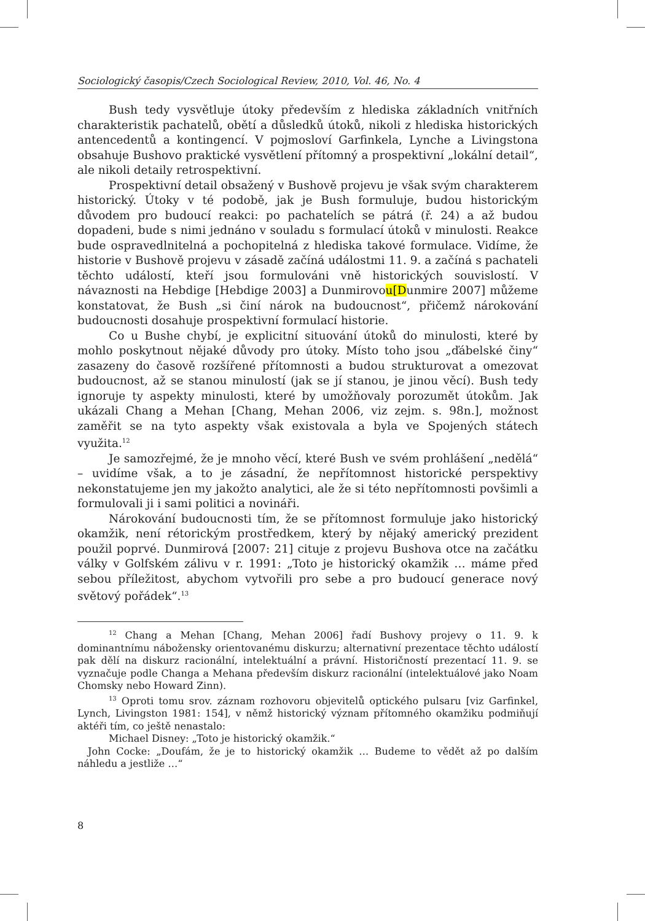Sociologický časopis/Czech Sociological Review, 2010, Vol. 46, No. 4
Bush tedy vysvětluje útoky především z hlediska základních vnitřních charakteristik pachatelů, obětí a důsledků útoků, nikoli z hlediska historických antencedentů a kontingencí. V pojmosloví Garfinkela, Lynche a Livingstona obsahuje Bushovo praktické vysvětlení přítomný a prospektivní „lokální detail“, ale nikoli detaily retrospektivní.
Prospektivní detail obsažený v Bushově projevu je však svým charakterem historický. Útoky v té podobě, jak je Bush formuluje, budou historickým důvodem pro budoucí reakci: po pachatelích se pátrá (ř. 24) a až budou dopadeni, bude s nimi jednáno v souladu s formulací útoků v minulosti. Reakce bude ospravedlnitelná a pochopitelná z hlediska takové formulace. Vidíme, že historie v Bushově projevu v zásadě začíná událostmi 11. 9. a začíná s pachateli těchto událostí, kteří jsou formulováni vně historických souvislostí. V návaznosti na Hebdige [Hebdige 2003] a Dunmirovou[Dunmire 2007] můžeme konstatovat, že Bush „si činí nárok na budoucnost“, přičemž nárokování budoucnosti dosahuje prospektivní formulací historie.
Co u Bushe chybí, je explicitní situování útoků do minulosti, které by mohlo poskytnout nějaké důvody pro útoky. Místo toho jsou „ďábelské činy“ zasazeny do časově rozšířené přítomnosti a budou strukturovat a omezovat budoucnost, až se stanou minulostí (jak se jí stanou, je jinou věcí). Bush tedy ignoruje ty aspekty minulosti, které by umožňovaly porozumět útokům. Jak ukázali Chang a Mehan [Chang, Mehan 2006, viz zejm. s. 98n.], možnost zaměřit se na tyto aspekty však existovala a byla ve Spojených státech využita.<sup>12</sup>
Je samozřejmé, že je mnoho věcí, které Bush ve svém prohlášení „nedělá“ – uvidíme však, a to je zásadní, že nepřítomnost historické perspektivy nekonstatujeme jen my jakožto analytici, ale že si této nepřítomnosti povšimli a formulovali ji i sami politici a novináři.
Nárokování budoucnosti tím, že se přítomnost formuluje jako historický okamžik, není rétorickým prostředkem, který by nějaký americký prezident použil poprvé. Dunmirová [2007: 21] cituje z projevu Bushova otce na začátku války v Golfském zálivu v r. 1991: „Toto je historický okamžik … máme před sebou příležitost, abychom vytvořili pro sebe a pro budoucí generace nový světový pořádek“.<sup>13</sup>
<sup>12</sup> Chang a Mehan [Chang, Mehan 2006] řadí Bushovy projevy o 11. 9. k dominantnímu nábožensky orientovanému diskurzu; alternativní prezentace těchto událostí pak dělí na diskurz racionální, intelektuální a právní. Historičností prezentací 11. 9. se vyznačuje podle Changa a Mehana především diskurz racionální (intelektuálové jako Noam Chomsky nebo Howard Zinn).
<sup>13</sup> Oproti tomu srov. záznam rozhovoru objevitelů optického pulsaru [viz Garfinkel, Lynch, Livingston 1981: 154], v němž historický význam přítomného okamžiku podmiňují aktéři tím, co ještě nenastalo:
Michael Disney: „Toto je historický okamžik.“
John Cocke: „Doufám, že je to historický okamžik … Budeme to vědět až po dalším náhledu a jestliže …“
8